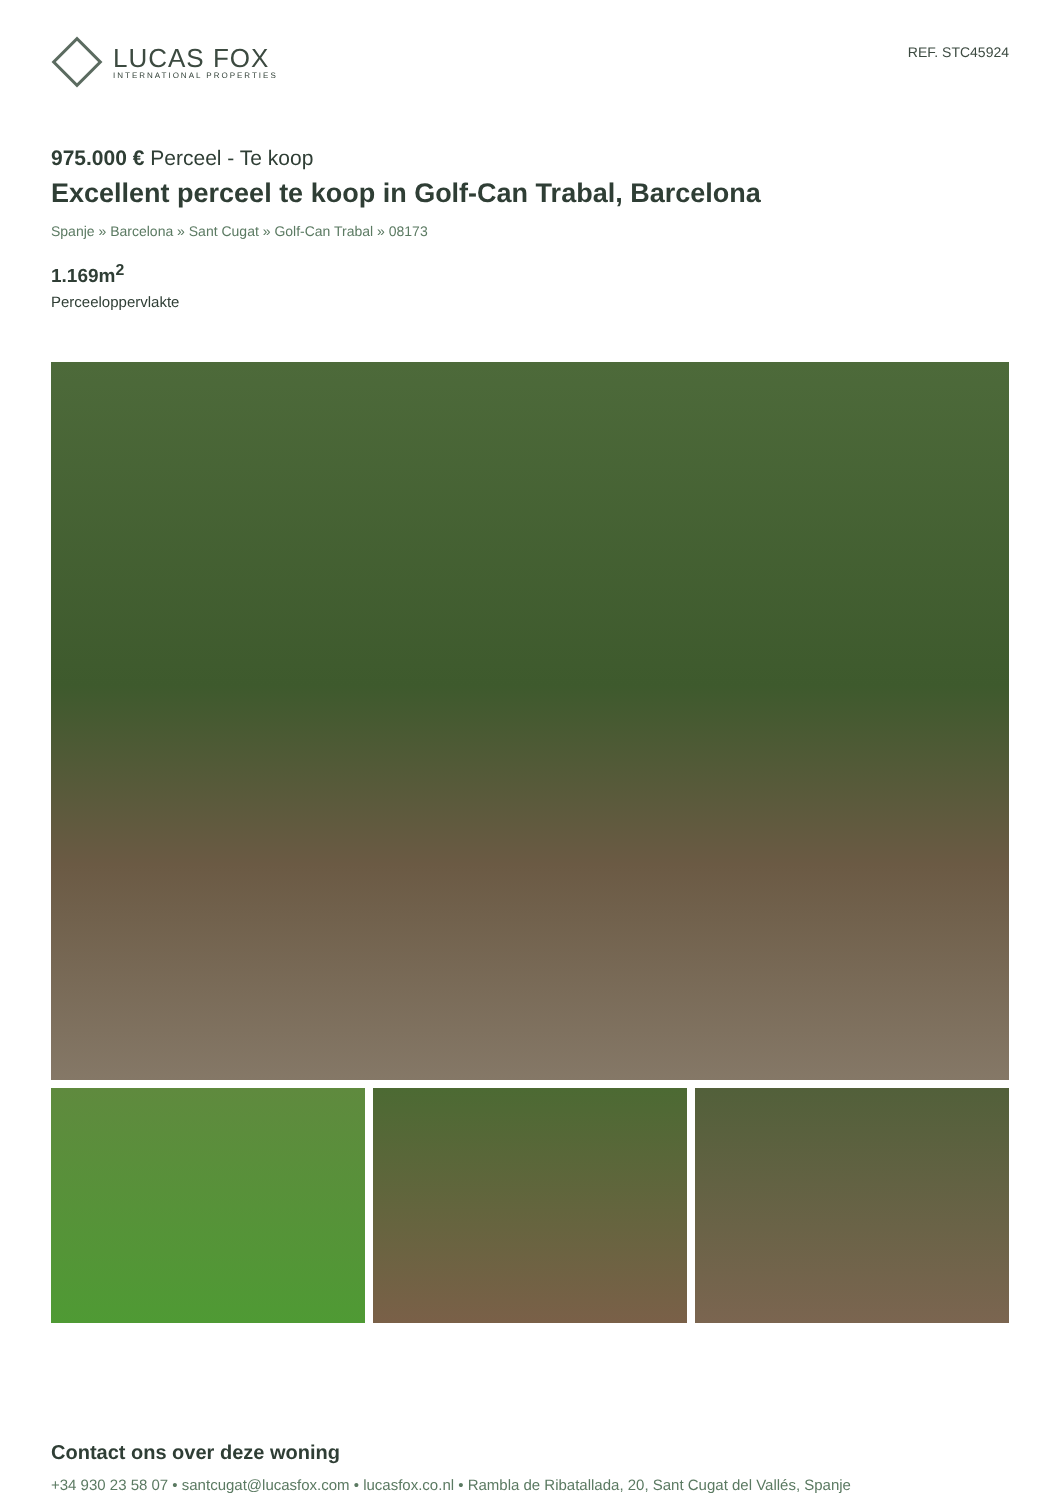LUCAS FOX
INTERNATIONAL PROPERTIES
REF. STC45924
975.000 € Perceel - Te koop
Excellent perceel te koop in Golf-Can Trabal, Barcelona
Spanje » Barcelona » Sant Cugat » Golf-Can Trabal » 08173
1.169m<sup>2</sup>
Perceeloppervlakte
Contact ons over deze woning
+34 930 23 58 07 • santcugat@lucasfox.com • lucasfox.co.nl • Rambla de Ribatallada, 20, Sant Cugat del Vallés, Spanje